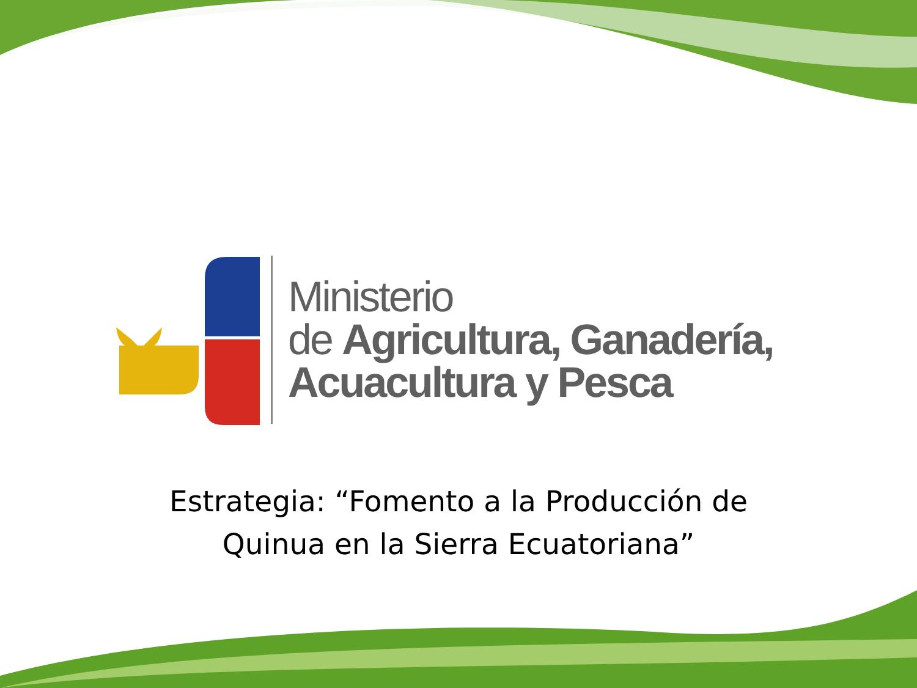Ministerio
de Agricultura, Ganadería,
Acuacultura y Pesca
Estrategia: “Fomento a la Producción de
Quinua en la Sierra Ecuatoriana”